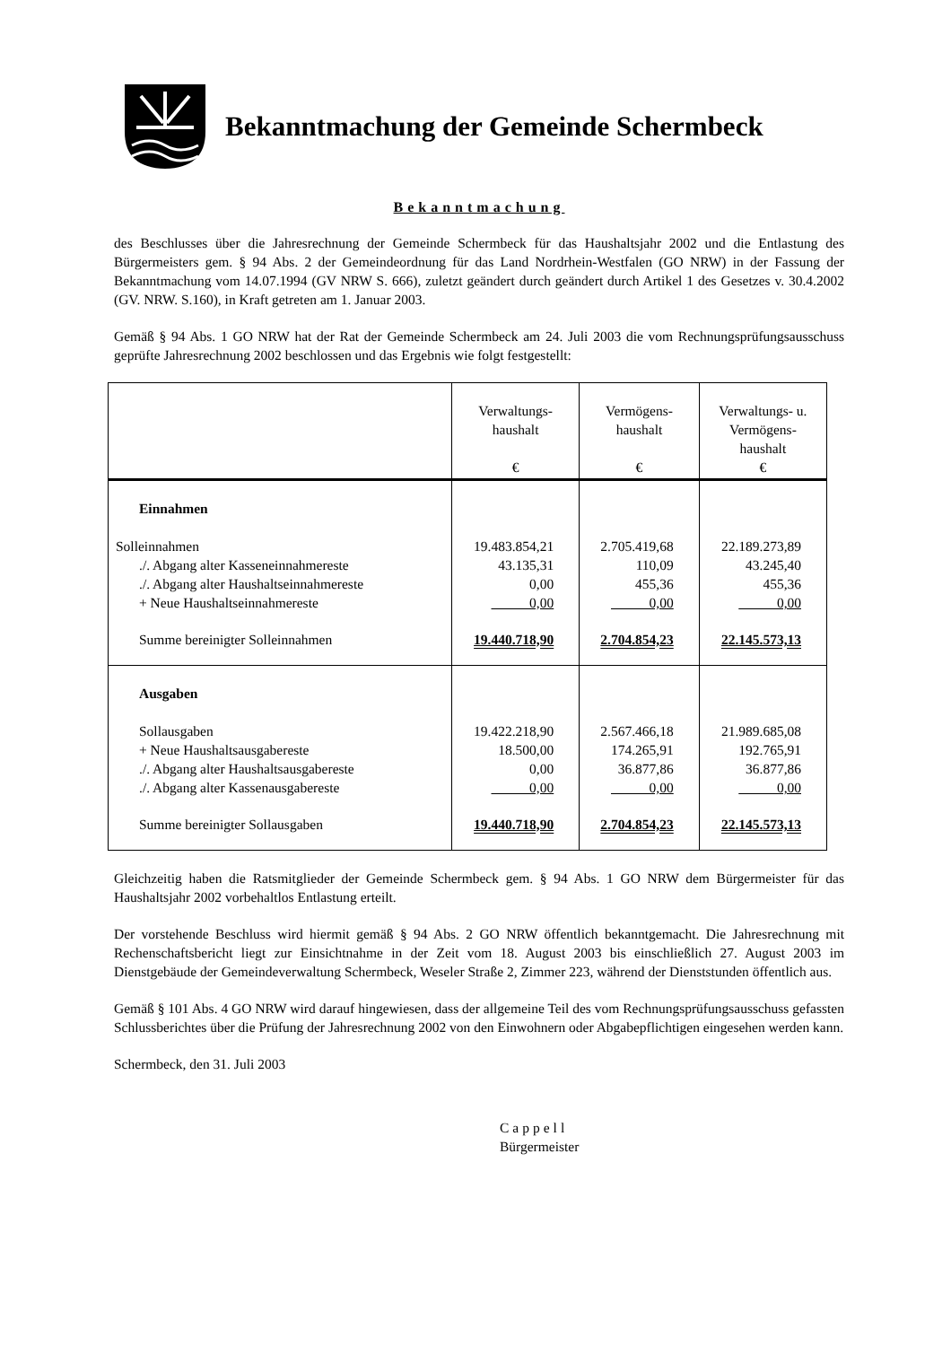Bekanntmachung der Gemeinde Schermbeck
Bekanntmachung
des Beschlusses über die Jahresrechnung der Gemeinde Schermbeck für das Haushaltsjahr 2002 und die Entlastung des Bürgermeisters gem. § 94 Abs. 2 der Gemeindeordnung für das Land Nordrhein-Westfalen (GO NRW) in der Fassung der Bekanntmachung vom 14.07.1994 (GV NRW S. 666), zuletzt geändert durch geändert durch Artikel 1 des Gesetzes v. 30.4.2002 (GV. NRW. S.160), in Kraft getreten am 1. Januar 2003.
Gemäß § 94 Abs. 1 GO NRW hat der Rat der Gemeinde Schermbeck am 24. Juli 2003 die vom Rechnungsprüfungsausschuss geprüfte Jahresrechnung 2002 beschlossen und das Ergebnis wie folgt festgestellt:
| | Verwaltungs- haushalt € | Vermögens- haushalt € | Verwaltungs- u. Vermögens- haushalt € |
| --- | --- | --- | --- |
| Einnahmen | | | |
| Solleinnahmen | 19.483.854,21 | 2.705.419,68 | 22.189.273,89 |
| ./. Abgang alter Kasseneinnahmereste | 43.135,31 | 110,09 | 43.245,40 |
| ./. Abgang alter Haushaltseinnahmereste | 0,00 | 455,36 | 455,36 |
| + Neue Haushaltseinnahmereste | 0,00 | 0,00 | 0,00 |
| Summe bereinigter Solleinnahmen | 19.440.718,90 | 2.704.854,23 | 22.145.573,13 |
| Ausgaben | | | |
| Sollausgaben | 19.422.218,90 | 2.567.466,18 | 21.989.685,08 |
| + Neue Haushaltsausgabereste | 18.500,00 | 174.265,91 | 192.765,91 |
| ./. Abgang alter Haushaltsausgabereste | 0,00 | 36.877,86 | 36.877,86 |
| ./. Abgang alter Kassenausgabereste | 0,00 | 0,00 | 0,00 |
| Summe bereinigter Sollausgaben | 19.440.718,90 | 2.704.854,23 | 22.145.573,13 |
Gleichzeitig haben die Ratsmitglieder der Gemeinde Schermbeck gem. § 94 Abs. 1 GO NRW dem Bürgermeister für das Haushaltsjahr 2002 vorbehaltlos Entlastung erteilt.
Der vorstehende Beschluss wird hiermit gemäß § 94 Abs. 2 GO NRW öffentlich bekanntgemacht. Die Jahresrechnung mit Rechenschaftsbericht liegt zur Einsichtnahme in der Zeit vom 18. August 2003 bis einschließlich 27. August 2003 im Dienstgebäude der Gemeindeverwaltung Schermbeck, Weseler Straße 2, Zimmer 223, während der Dienststunden öffentlich aus.
Gemäß § 101 Abs. 4 GO NRW wird darauf hingewiesen, dass der allgemeine Teil des vom Rechnungsprüfungsausschuss gefassten Schlussberichtes über die Prüfung der Jahresrechnung 2002 von den Einwohnern oder Abgabepflichtigen eingesehen werden kann.
Schermbeck, den 31. Juli 2003
Cappell
Bürgermeister